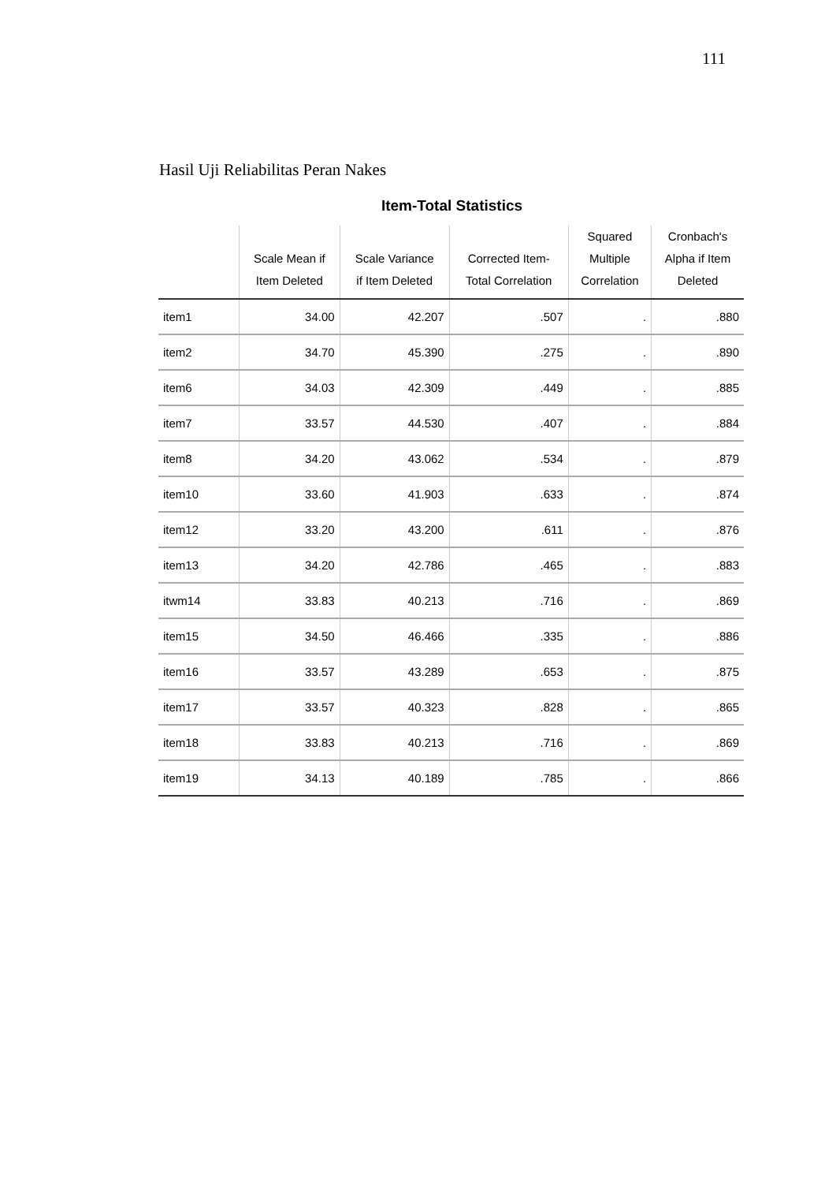111
Hasil Uji Reliabilitas Peran Nakes
Item-Total Statistics
| | Scale Mean if Item Deleted | Scale Variance if Item Deleted | Corrected Item- Total Correlation | Squared Multiple Correlation | Cronbach's Alpha if Item Deleted |
| --- | --- | --- | --- | --- | --- |
| item1 | 34.00 | 42.207 | .507 | . | .880 |
| item2 | 34.70 | 45.390 | .275 | . | .890 |
| item6 | 34.03 | 42.309 | .449 | . | .885 |
| item7 | 33.57 | 44.530 | .407 | . | .884 |
| item8 | 34.20 | 43.062 | .534 | . | .879 |
| item10 | 33.60 | 41.903 | .633 | . | .874 |
| item12 | 33.20 | 43.200 | .611 | . | .876 |
| item13 | 34.20 | 42.786 | .465 | . | .883 |
| itwm14 | 33.83 | 40.213 | .716 | . | .869 |
| item15 | 34.50 | 46.466 | .335 | . | .886 |
| item16 | 33.57 | 43.289 | .653 | . | .875 |
| item17 | 33.57 | 40.323 | .828 | . | .865 |
| item18 | 33.83 | 40.213 | .716 | . | .869 |
| item19 | 34.13 | 40.189 | .785 | . | .866 |